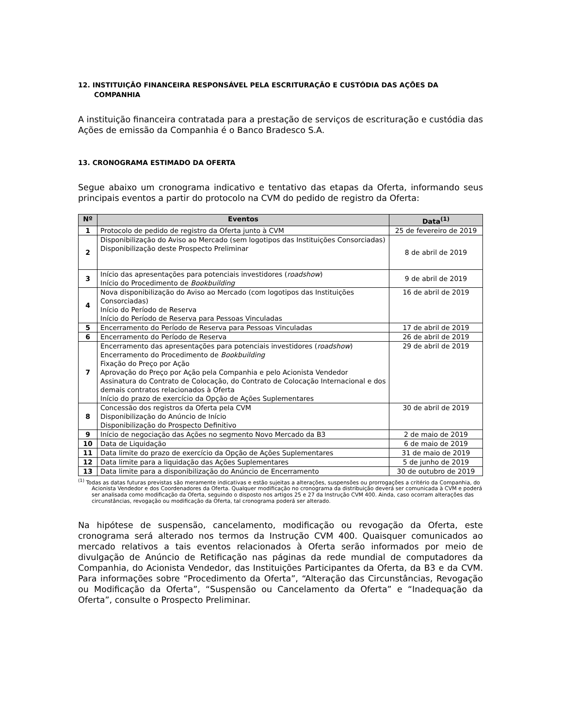12. INSTITUIÇÃO FINANCEIRA RESPONSÁVEL PELA ESCRITURAÇÃO E CUSTÓDIA DAS AÇÕES DA COMPANHIA
A instituição financeira contratada para a prestação de serviços de escrituração e custódia das Ações de emissão da Companhia é o Banco Bradesco S.A.
13. CRONOGRAMA ESTIMADO DA OFERTA
Segue abaixo um cronograma indicativo e tentativo das etapas da Oferta, informando seus principais eventos a partir do protocolo na CVM do pedido de registro da Oferta:
| Nº | Eventos | Data<sup>(1)</sup> |
| --- | --- | --- |
| 1 | Protocolo de pedido de registro da Oferta junto à CVM | 25 de fevereiro de 2019 |
| 2 | Disponibilização do Aviso ao Mercado (sem logotipos das Instituições Consorciadas) Disponibilização deste Prospecto Preliminar | 8 de abril de 2019 |
| 3 | Início das apresentações para potenciais investidores ( roadshow ) Início do Procedimento de Bookbuilding | 9 de abril de 2019 |
| 4 | Nova disponibilização do Aviso ao Mercado (com logotipos das Instituições Consorciadas) Início do Período de Reserva Início do Período de Reserva para Pessoas Vinculadas | 16 de abril de 2019 |
| 5 | Encerramento do Período de Reserva para Pessoas Vinculadas | 17 de abril de 2019 |
| 6 | Encerramento do Período de Reserva | 26 de abril de 2019 |
| 7 | Encerramento das apresentações para potenciais investidores ( roadshow ) Encerramento do Procedimento de Bookbuilding Fixação do Preço por Ação Aprovação do Preço por Ação pela Companhia e pelo Acionista Vendedor Assinatura do Contrato de Colocação, do Contrato de Colocação Internacional e dos demais contratos relacionados à Oferta Início do prazo de exercício da Opção de Ações Suplementares | 29 de abril de 2019 |
| 8 | Concessão dos registros da Oferta pela CVM Disponibilização do Anúncio de Início Disponibilização do Prospecto Definitivo | 30 de abril de 2019 |
| 9 | Início de negociação das Ações no segmento Novo Mercado da B3 | 2 de maio de 2019 |
| 10 | Data de Liquidação | 6 de maio de 2019 |
| 11 | Data limite do prazo de exercício da Opção de Ações Suplementares | 31 de maio de 2019 |
| 12 | Data limite para a liquidação das Ações Suplementares | 5 de junho de 2019 |
| 13 | Data limite para a disponibilização do Anúncio de Encerramento | 30 de outubro de 2019 |
<sup>(1)</sup> Todas as datas futuras previstas são meramente indicativas e estão sujeitas a alterações, suspensões ou prorrogações a critério da Companhia, do Acionista Vendedor e dos Coordenadores da Oferta. Qualquer modificação no cronograma da distribuição deverá ser comunicada à CVM e poderá ser analisada como modificação da Oferta, seguindo o disposto nos artigos 25 e 27 da Instrução CVM 400. Ainda, caso ocorram alterações das circunstâncias, revogação ou modificação da Oferta, tal cronograma poderá ser alterado.
Na hipótese de suspensão, cancelamento, modificação ou revogação da Oferta, este cronograma será alterado nos termos da Instrução CVM 400. Quaisquer comunicados ao mercado relativos a tais eventos relacionados à Oferta serão informados por meio de divulgação de Anúncio de Retificação nas páginas da rede mundial de computadores da Companhia, do Acionista Vendedor, das Instituições Participantes da Oferta, da B3 e da CVM. Para informações sobre “Procedimento da Oferta”, “Alteração das Circunstâncias, Revogação ou Modificação da Oferta”, “Suspensão ou Cancelamento da Oferta” e “Inadequação da Oferta”, consulte o Prospecto Preliminar.